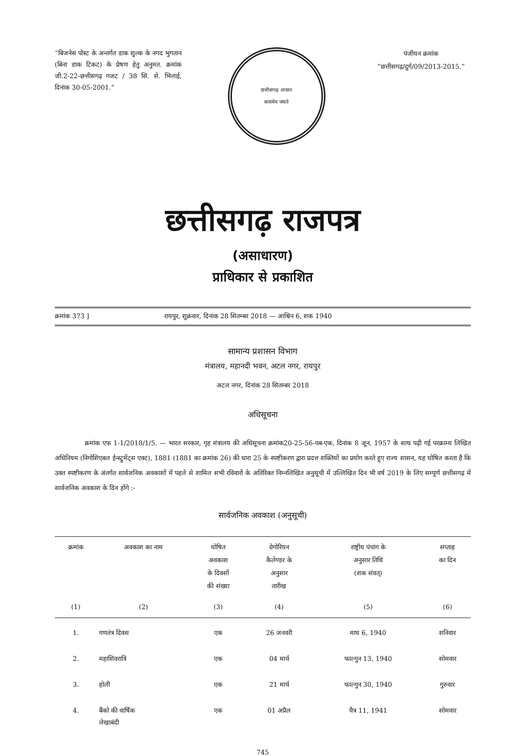“बिजनेस पोस्ट के अन्तर्गत डाक शुल्क के नगद भुगतान (बिना डाक टिकट) के प्रेषण हेतु अनुमत. क्रमांक जी.2-22-छत्तीसगढ़ गजट / 38 सि. से. भिलाई, दिनांक 30-05-2001.”
छत्तीसगढ़ शासन
सत्यमेव जयते
पंजीयन क्रमांक
“छत्तीसगढ़/दुर्ग/09/2013-2015.”
छत्तीसगढ़ राजपत्र
(असाधारण)
प्राधिकार से प्रकाशित
क्रमांक 373 ] रायपुर, शुक्रवार, दिनांक 28 सितम्बर 2018 — आश्विन 6, शक 1940
सामान्य प्रशासन विभाग
मंत्रालय, महानदी भवन, अटल नगर, रायपुर
अटल नगर, दिनांक 28 सितम्बर 2018
अधिसूचना
क्रमांक एफ 1-1/2018/1/5. — भारत सरकार, गृह मंत्रालय की अधिसूचना क्रमांक20-25-56-पब-एक, दिनांक 8 जून, 1957 के साथ पढ़ी गई परक्राम्य लिखित अधिनियम (निगोशिएबल ईन्स्ट्रूमेंट्स एक्ट), 1881 (1881 का क्रमांक 26) की धारा 25 के स्पष्टीकरण द्वारा प्रदत्त शक्तियों का प्रयोग करते हुए राज्य शासन, यह घोषित करता है कि उक्त स्पष्टीकरण के अंतर्गत सार्वजनिक अवकाशों में पहले से शामिल सभी रविवारों के अतिरिक्त निम्नलिखित अनुसूची में उल्लिखित दिन भी वर्ष 2019 के लिए सम्पूर्ण छत्तीसगढ़ में सार्वजनिक अवकाश के दिन होंगे :-
सार्वजनिक अवकाश (अनुसूची)
| क्रमांक | अवकाश का नाम | घोषित अवकाश के दिवसों की संख्या | ग्रेगोरियन कैलेण्डर के अनुसार तारीख | राष्ट्रीय पंचांग के अनुसार तिथि (शक संवत्) | सप्ताह का दिन |
| --- | --- | --- | --- | --- | --- |
| (1) | (2) | (3) | (4) | (5) | (6) |
| 1. | गणतंत्र दिवस | एक | 26 जनवरी | माघ 6, 1940 | शनिवार |
| 2. | महाशिवरात्रि | एक | 04 मार्च | फाल्गुन 13, 1940 | सोमवार |
| 3. | होली | एक | 21 मार्च | फाल्गुन 30, 1940 | गुरुवार |
| 4. | बैंको की वार्षिक लेखाबंदी | एक | 01 अप्रैल | चैत्र 11, 1941 | सोमवार |
745